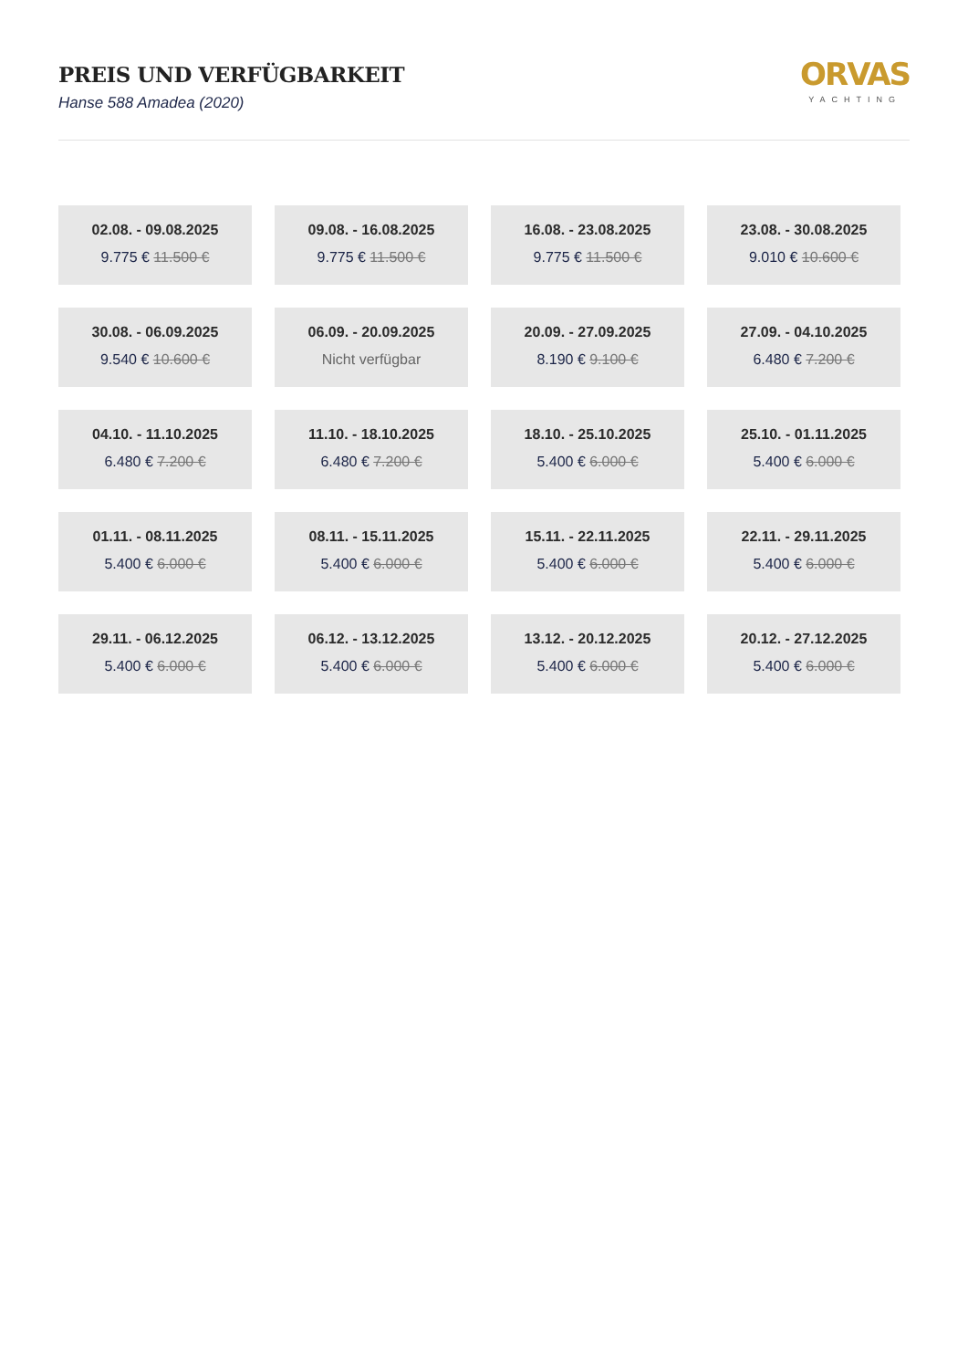PREIS UND VERFÜGBARKEIT
Hanse 588 Amadea (2020)
ORVAS
YACHTING
02.08. - 09.08.2025
9.775 € 11.500 €
09.08. - 16.08.2025
9.775 € 11.500 €
16.08. - 23.08.2025
9.775 € 11.500 €
23.08. - 30.08.2025
9.010 € 10.600 €
30.08. - 06.09.2025
9.540 € 10.600 €
06.09. - 20.09.2025
Nicht verfügbar
20.09. - 27.09.2025
8.190 € 9.100 €
27.09. - 04.10.2025
6.480 € 7.200 €
04.10. - 11.10.2025
6.480 € 7.200 €
11.10. - 18.10.2025
6.480 € 7.200 €
18.10. - 25.10.2025
5.400 € 6.000 €
25.10. - 01.11.2025
5.400 € 6.000 €
01.11. - 08.11.2025
5.400 € 6.000 €
08.11. - 15.11.2025
5.400 € 6.000 €
15.11. - 22.11.2025
5.400 € 6.000 €
22.11. - 29.11.2025
5.400 € 6.000 €
29.11. - 06.12.2025
5.400 € 6.000 €
06.12. - 13.12.2025
5.400 € 6.000 €
13.12. - 20.12.2025
5.400 € 6.000 €
20.12. - 27.12.2025
5.400 € 6.000 €